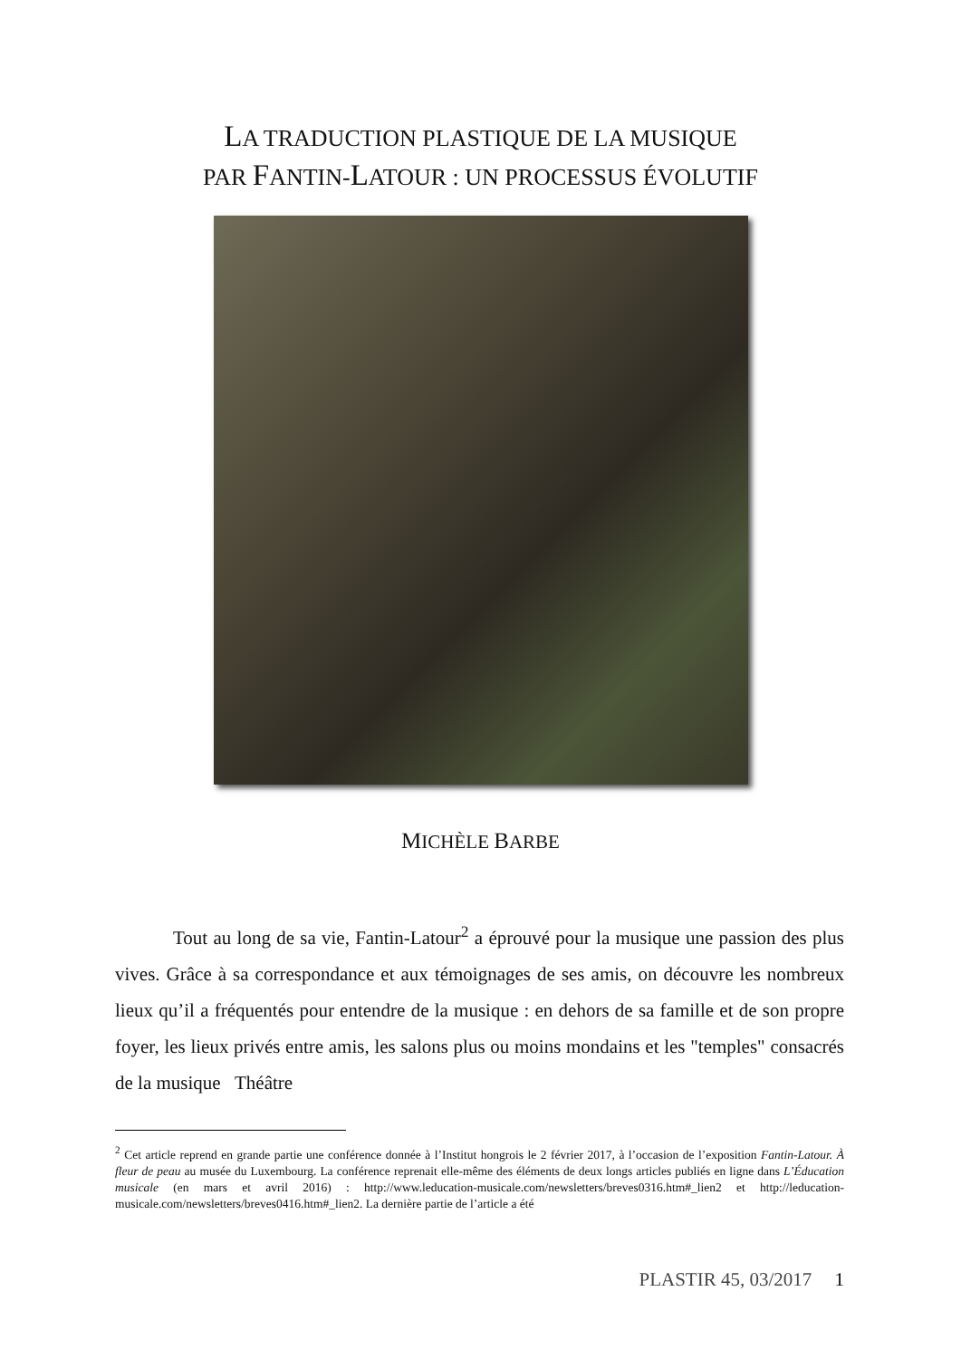LA TRADUCTION PLASTIQUE DE LA MUSIQUE
PAR FANTIN-LATOUR : UN PROCESSUS ÉVOLUTIF
MICHÈLE BARBE
Tout au long de sa vie, Fantin-Latour<sup>2</sup> a éprouvé pour la musique une passion des plus vives. Grâce à sa correspondance et aux témoignages de ses amis, on découvre les nombreux lieux qu’il a fréquentés pour entendre de la musique : en dehors de sa famille et de son propre foyer, les lieux privés entre amis, les salons plus ou moins mondains et les "temples" consacrés de la musique Théâtre
<sup>2</sup> Cet article reprend en grande partie une conférence donnée à l’Institut hongrois le 2 février 2017, à l’occasion de l’exposition Fantin-Latour. À fleur de peau au musée du Luxembourg. La conférence reprenait elle-même des éléments de deux longs articles publiés en ligne dans L’Éducation musicale (en mars et avril 2016) : http://www.leducation-musicale.com/newsletters/breves0316.htm#_lien2 et http://leducation-musicale.com/newsletters/breves0416.htm#_lien2. La dernière partie de l’article a été
PLASTIR 45, 03/2017 1